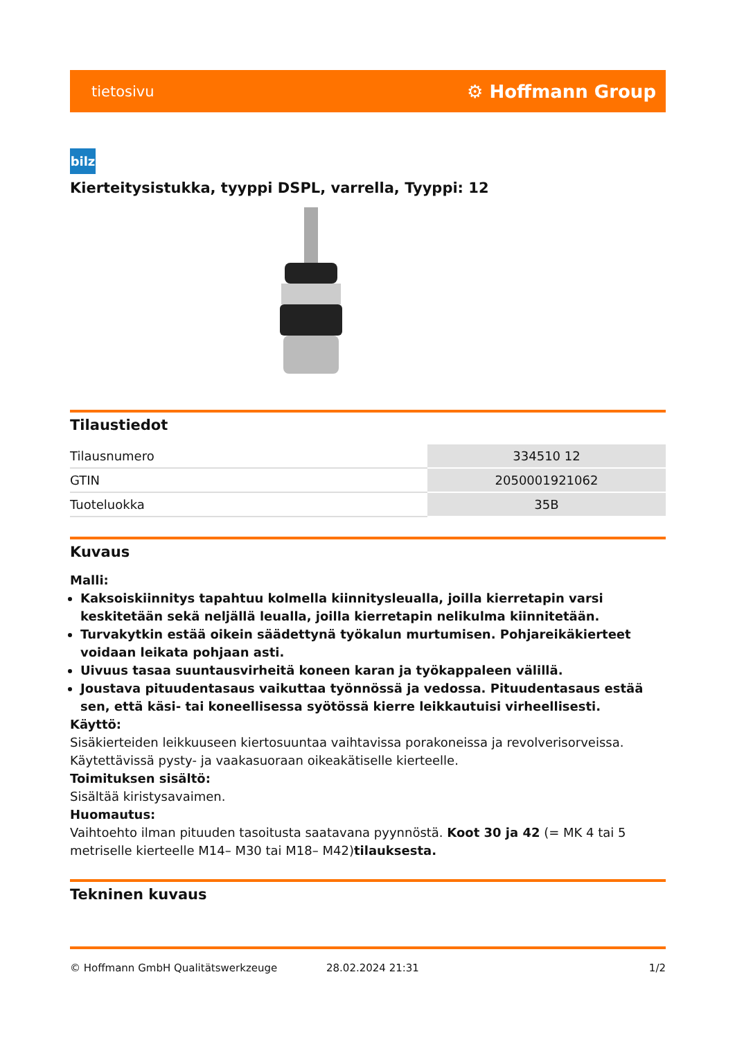tietosivu ⚙ Hoffmann Group
bilz
Kierteitysistukka, tyyppi DSPL, varrella, Tyyppi: 12
Tilaustiedot
| Tilausnumero | 334510 12 |
| GTIN | 2050001921062 |
| Tuoteluokka | 35B |
Kuvaus
Malli:
Kaksoiskiinnitys tapahtuu kolmella kiinnitysleualla, joilla kierretapin varsi keskitetään sekä neljällä leualla, joilla kierretapin nelikulma kiinnitetään.
Turvakytkin estää oikein säädettynä työkalun murtumisen. Pohjareikäkierteet voidaan leikata pohjaan asti.
Uivuus tasaa suuntausvirheitä koneen karan ja työkappaleen välillä.
Joustava pituudentasaus vaikuttaa työnnössä ja vedossa. Pituudentasaus estää sen, että käsi- tai koneellisessa syötössä kierre leikkautuisi virheellisesti.
Käyttö:
Sisäkierteiden leikkuuseen kiertosuuntaa vaihtavissa porakoneissa ja revolverisorveissa. Käytettävissä pysty- ja vaakasuoraan oikeakätiselle kierteelle.
Toimituksen sisältö:
Sisältää kiristysavaimen.
Huomautus:
Vaihtoehto ilman pituuden tasoitusta saatavana pyynnöstä. Koot 30 ja 42 (= MK 4 tai 5 metriselle kierteelle M14– M30 tai M18– M42)tilauksesta.
Tekninen kuvaus
© Hoffmann GmbH Qualitätswerkzeuge 28.02.2024 21:31 1/2